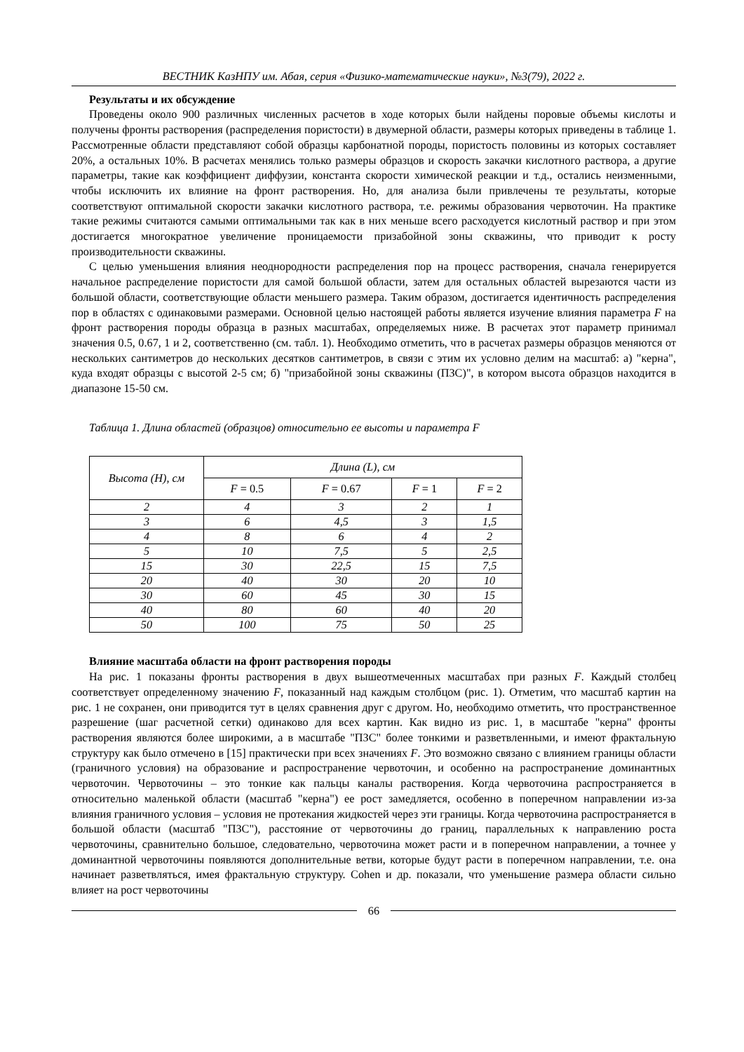ВЕСТНИК КазНПУ им. Абая, серия «Физико-математические науки», №3(79), 2022 г.
Результаты и их обсуждение
Проведены около 900 различных численных расчетов в ходе которых были найдены поровые объемы кислоты и получены фронты растворения (распределения пористости) в двумерной области, размеры которых приведены в таблице 1. Рассмотренные области представляют собой образцы карбонатной породы, пористость половины из которых составляет 20%, а остальных 10%. В расчетах менялись только размеры образцов и скорость закачки кислотного раствора, а другие параметры, такие как коэффициент диффузии, константа скорости химической реакции и т.д., остались неизменными, чтобы исключить их влияние на фронт растворения. Но, для анализа были привлечены те результаты, которые соответствуют оптимальной скорости закачки кислотного раствора, т.е. режимы образования червоточин. На практике такие режимы считаются самыми оптимальными так как в них меньше всего расходуется кислотный раствор и при этом достигается многократное увеличение проницаемости призабойной зоны скважины, что приводит к росту производительности скважины.
С целью уменьшения влияния неоднородности распределения пор на процесс растворения, сначала генерируется начальное распределение пористости для самой большой области, затем для остальных областей вырезаются части из большой области, соответствующие области меньшего размера. Таким образом, достигается идентичность распределения пор в областях с одинаковыми размерами. Основной целью настоящей работы является изучение влияния параметра F на фронт растворения породы образца в разных масштабах, определяемых ниже. В расчетах этот параметр принимал значения 0.5, 0.67, 1 и 2, соответственно (см. табл. 1). Необходимо отметить, что в расчетах размеры образцов меняются от нескольких сантиметров до нескольких десятков сантиметров, в связи с этим их условно делим на масштаб: а) "керна", куда входят образцы с высотой 2-5 см; б) "призабойной зоны скважины (ПЗС)", в котором высота образцов находится в диапазоне 15-50 см.
Таблица 1. Длина областей (образцов) относительно ее высоты и параметра F
| Высота (H), см | Длина (L), см | | | |
| --- | --- | --- | --- | --- |
| | F = 0.5 | F = 0.67 | F = 1 | F = 2 |
| 2 | 4 | 3 | 2 | 1 |
| 3 | 6 | 4,5 | 3 | 1,5 |
| 4 | 8 | 6 | 4 | 2 |
| 5 | 10 | 7,5 | 5 | 2,5 |
| 15 | 30 | 22,5 | 15 | 7,5 |
| 20 | 40 | 30 | 20 | 10 |
| 30 | 60 | 45 | 30 | 15 |
| 40 | 80 | 60 | 40 | 20 |
| 50 | 100 | 75 | 50 | 25 |
Влияние масштаба области на фронт растворения породы
На рис. 1 показаны фронты растворения в двух вышеотмеченных масштабах при разных F. Каждый столбец соответствует определенному значению F, показанный над каждым столбцом (рис. 1). Отметим, что масштаб картин на рис. 1 не сохранен, они приводится тут в целях сравнения друг с другом. Но, необходимо отметить, что пространственное разрешение (шаг расчетной сетки) одинаково для всех картин. Как видно из рис. 1, в масштабе "керна" фронты растворения являются более широкими, а в масштабе "ПЗС" более тонкими и разветвленными, и имеют фрактальную структуру как было отмечено в [15] практически при всех значениях F. Это возможно связано с влиянием границы области (граничного условия) на образование и распространение червоточин, и особенно на распространение доминантных червоточин. Червоточины – это тонкие как пальцы каналы растворения. Когда червоточина распространяется в относительно маленькой области (масштаб "керна") ее рост замедляется, особенно в поперечном направлении из-за влияния граничного условия – условия не протекания жидкостей через эти границы. Когда червоточина распространяется в большой области (масштаб "ПЗС"), расстояние от червоточины до границ, параллельных к направлению роста червоточины, сравнительно большое, следовательно, червоточина может расти и в поперечном направлении, а точнее у доминантной червоточины появляются дополнительные ветви, которые будут расти в поперечном направлении, т.е. она начинает разветвляться, имея фрактальную структуру. Cohen и др. показали, что уменьшение размера области сильно влияет на рост червоточины
66